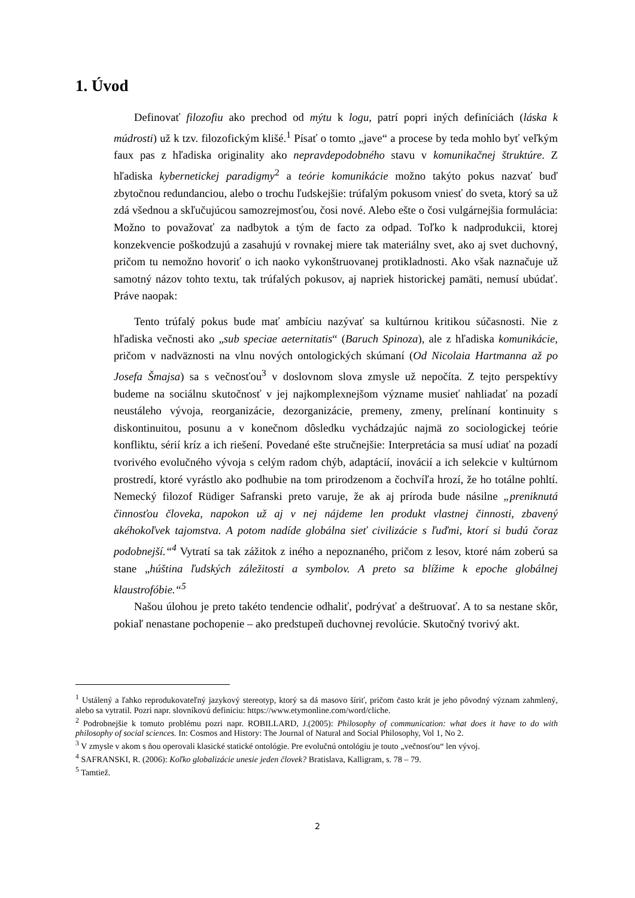1. Úvod
Definovať filozofiu ako prechod od mýtu k logu, patrí popri iných definíciách (láska k múdrosti) už k tzv. filozofickým klišé.<sup>1</sup> Písať o tomto „jave“ a procese by teda mohlo byť veľkým faux pas z hľadiska originality ako nepravdepodobného stavu v komunikačnej štruktúre. Z hľadiska kybernetickej paradigmy<sup>2</sup> a teórie komunikácie možno takýto pokus nazvať buď zbytočnou redundanciou, alebo o trochu ľudskejšie: trúfalým pokusom vniesť do sveta, ktorý sa už zdá všednou a skľučujúcou samozrejmosťou, čosi nové. Alebo ešte o čosi vulgárnejšia formulácia: Možno to považovať za nadbytok a tým de facto za odpad. Toľko k nadprodukcii, ktorej konzekvencie poškodzujú a zasahujú v rovnakej miere tak materiálny svet, ako aj svet duchovný, pričom tu nemožno hovoriť o ich naoko vykonštruovanej protikladnosti. Ako však naznačuje už samotný názov tohto textu, tak trúfalých pokusov, aj napriek historickej pamäti, nemusí ubúdať. Práve naopak:
Tento trúfalý pokus bude mať ambíciu nazývať sa kultúrnou kritikou súčasnosti. Nie z hľadiska večnosti ako „sub speciae aeternitatis“ (Baruch Spinoza), ale z hľadiska komunikácie, pričom v nadväznosti na vlnu nových ontologických skúmaní (Od Nicolaia Hartmanna až po Josefa Šmajsa) sa s večnosťou<sup>3</sup> v doslovnom slova zmysle už nepočíta. Z tejto perspektívy budeme na sociálnu skutočnosť v jej najkomplexnejšom význame musieť nahliadať na pozadí neustáleho vývoja, reorganizácie, dezorganizácie, premeny, zmeny, prelínaní kontinuity s diskontinuitou, posunu a v konečnom dôsledku vychádzajúc najmä zo sociologickej teórie konfliktu, sérií kríz a ich riešení. Povedané ešte stručnejšie: Interpretácia sa musí udiať na pozadí tvorivého evolučného vývoja s celým radom chýb, adaptácií, inovácií a ich selekcie v kultúrnom prostredí, ktoré vyrástlo ako podhubie na tom prirodzenom a čochvíľa hrozí, že ho totálne pohltí. Nemecký filozof Rüdiger Safranski preto varuje, že ak aj príroda bude násilne „preniknutá činnosťou človeka, napokon už aj v nej nájdeme len produkt vlastnej činnosti, zbavený akéhokoľvek tajomstva. A potom nadíde globálna sieť civilizácie s ľuďmi, ktorí si budú čoraz podobnejší.“<sup>4</sup> Vytratí sa tak zážitok z iného a nepoznaného, pričom z lesov, ktoré nám zoberú sa stane „húština ľudských záležitosti a symbolov. A preto sa blížime k epoche globálnej klaustrofóbie.“<sup>5</sup>
Našou úlohou je preto takéto tendencie odhaliť, podrývať a deštruovať. A to sa nestane skôr, pokiaľ nenastane pochopenie – ako predstupeň duchovnej revolúcie. Skutočný tvorivý akt.
<sup>1</sup> Ustálený a ľahko reprodukovateľný jazykový stereotyp, ktorý sa dá masovo šíriť, pričom často krát je jeho pôvodný význam zahmlený, alebo sa vytratil. Pozri napr. slovníkovú definíciu: https://www.etymonline.com/word/cliche.
<sup>2</sup> Podrobnejšie k tomuto problému pozri napr. ROBILLARD, J.(2005): Philosophy of communication: what does it have to do with philosophy of social sciences. In: Cosmos and History: The Journal of Natural and Social Philosophy, Vol 1, No 2.
<sup>3</sup> V zmysle v akom s ňou operovali klasické statické ontológie. Pre evolučnú ontológiu je touto „večnosťou“ len vývoj.
<sup>4</sup> SAFRANSKI, R. (2006): Koľko globalizácie unesie jeden človek? Bratislava, Kalligram, s. 78 – 79.
<sup>5</sup> Tamtiež.
2